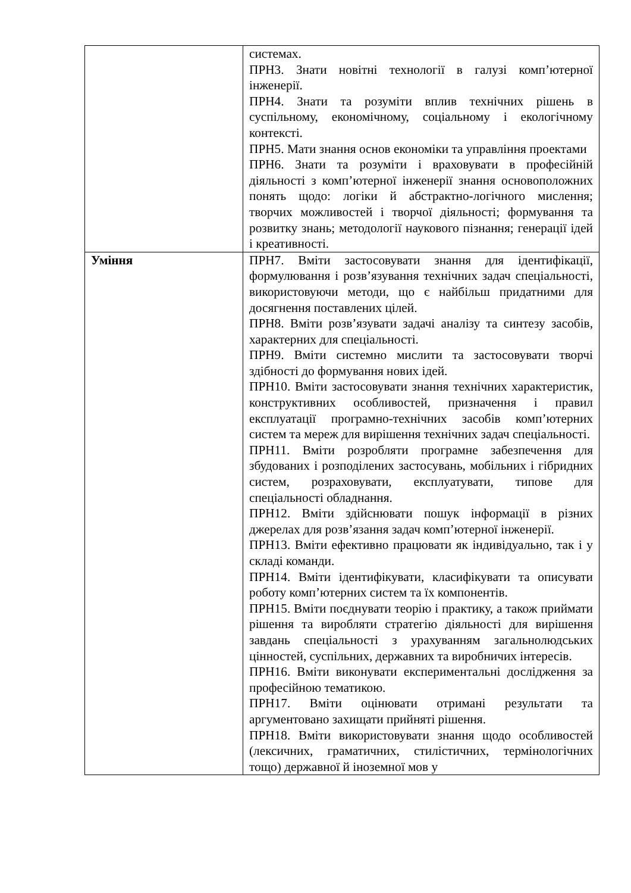| | системах. ПРН3. Знати новітні технології в галузі комп’ютерної інженерії. ПРН4. Знати та розуміти вплив технічних рішень в суспільному, економічному, соціальному і екологічному контексті. ПРН5. Мати знання основ економіки та управління проектами ПРН6. Знати та розуміти і враховувати в професійній діяльності з комп’ютерної інженерії знання основоположних понять щодо: логіки й абстрактно-логічного мислення; творчих можливостей і творчої діяльності; формування та розвитку знань; методології наукового пізнання; генерації ідей і креативності. |
| Уміння | ПРН7. Вміти застосовувати знання для ідентифікації, формулювання і розв’язування технічних задач спеціальності, використовуючи методи, що є найбільш придатними для досягнення поставлених цілей. ПРН8. Вміти розв’язувати задачі аналізу та синтезу засобів, характерних для спеціальності. ПРН9. Вміти системно мислити та застосовувати творчі здібності до формування нових ідей. ПРН10. Вміти застосовувати знання технічних характеристик, конструктивних особливостей, призначення і правил експлуатації програмно-технічних засобів комп’ютерних систем та мереж для вирішення технічних задач спеціальності. ПРН11. Вміти розробляти програмне забезпечення для збудованих і розподілених застосувань, мобільних і гібридних систем, розраховувати, експлуатувати, типове для спеціальності обладнання. ПРН12. Вміти здійснювати пошук інформації в різних джерелах для розв’язання задач комп’ютерної інженерії. ПРН13. Вміти ефективно працювати як індивідуально, так і у складі команди. ПРН14. Вміти ідентифікувати, класифікувати та описувати роботу комп’ютерних систем та їх компонентів. ПРН15. Вміти поєднувати теорію і практику, а також приймати рішення та виробляти стратегію діяльності для вирішення завдань спеціальності з урахуванням загальнолюдських цінностей, суспільних, державних та виробничих інтересів. ПРН16. Вміти виконувати експериментальні дослідження за професійною тематикою. ПРН17. Вміти оцінювати отримані результати та аргументовано захищати прийняті рішення. ПРН18. Вміти використовувати знання щодо особливостей (лексичних, граматичних, стилістичних, термінологічних тощо) державної й іноземної мов у |